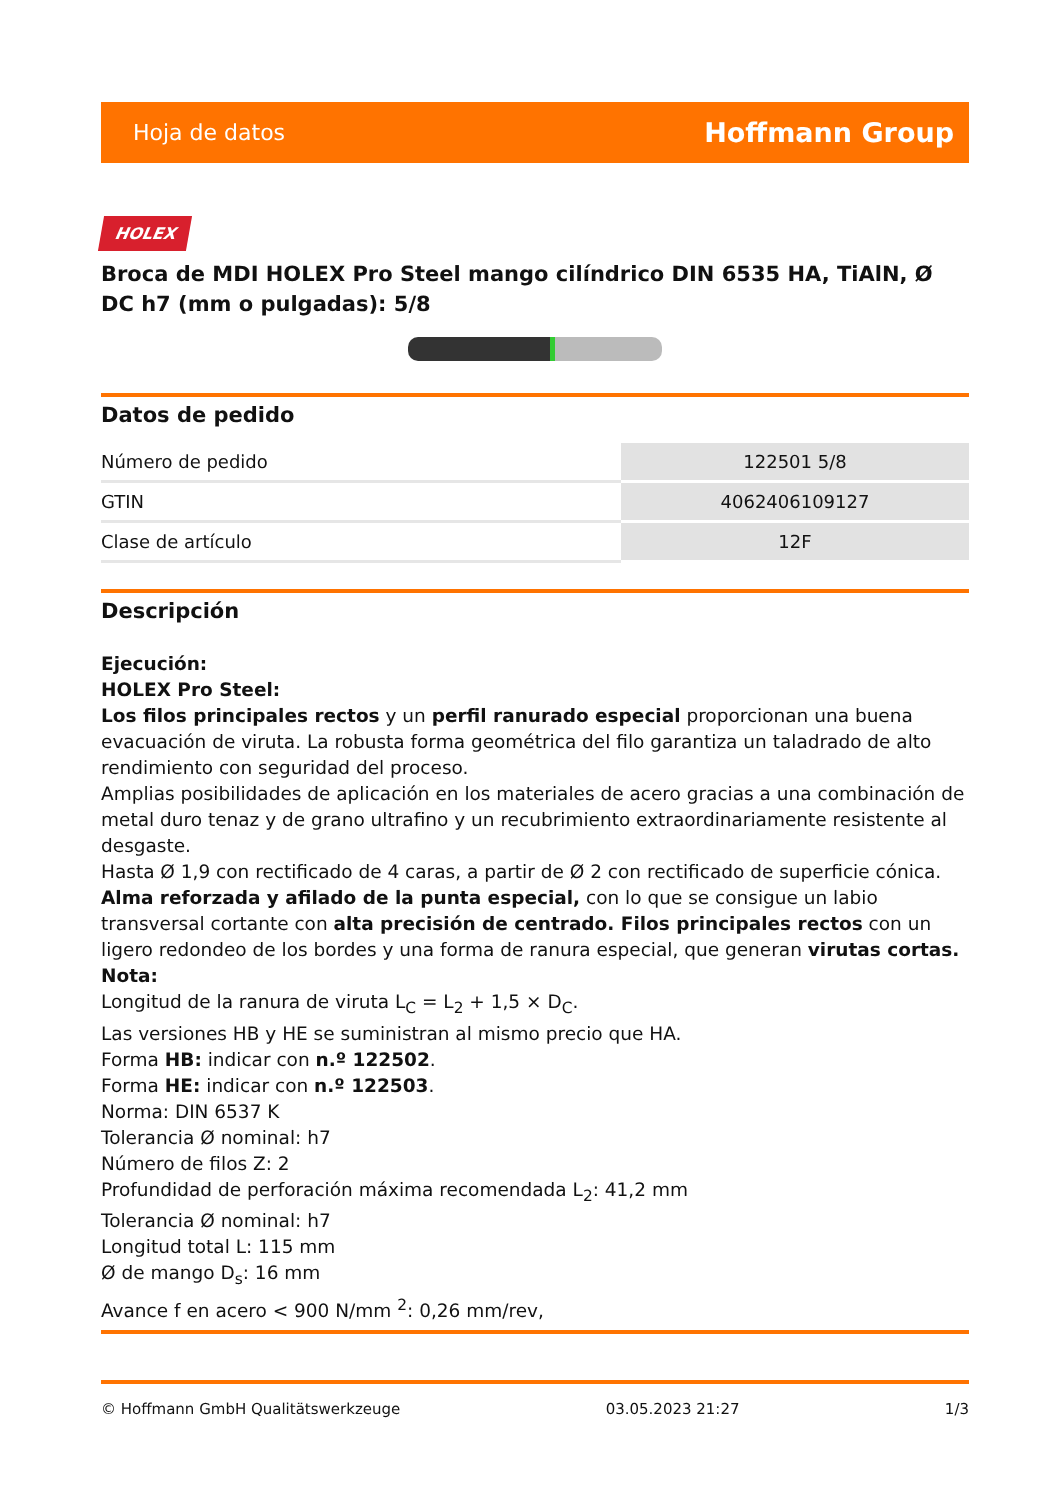Hoja de datos Hoffmann Group
HOLEX
Broca de MDI HOLEX Pro Steel mango cilíndrico DIN 6535 HA, TiAlN, Ø DC h7 (mm o pulgadas): 5/8
Datos de pedido
| Número de pedido | 122501 5/8 |
| GTIN | 4062406109127 |
| Clase de artículo | 12F |
Descripción
Ejecución:
HOLEX Pro Steel:
Los filos principales rectos y un perfil ranurado especial proporcionan una buena evacuación de viruta. La robusta forma geométrica del filo garantiza un taladrado de alto rendimiento con seguridad del proceso.
Amplias posibilidades de aplicación en los materiales de acero gracias a una combinación de metal duro tenaz y de grano ultrafino y un recubrimiento extraordinariamente resistente al desgaste.
Hasta Ø 1,9 con rectificado de 4 caras, a partir de Ø 2 con rectificado de superficie cónica.
Alma reforzada y afilado de la punta especial, con lo que se consigue un labio transversal cortante con alta precisión de centrado. Filos principales rectos con un ligero redondeo de los bordes y una forma de ranura especial, que generan virutas cortas.
Nota:
Longitud de la ranura de viruta L<sub>C</sub> = L<sub>2</sub> + 1,5 × D<sub>C</sub>.
Las versiones HB y HE se suministran al mismo precio que HA.
Forma HB: indicar con n.º 122502.
Forma HE: indicar con n.º 122503.
Norma: DIN 6537 K
Tolerancia Ø nominal: h7
Número de filos Z: 2
Profundidad de perforación máxima recomendada L<sub>2</sub>: 41,2 mm
Tolerancia Ø nominal: h7
Longitud total L: 115 mm
Ø de mango D<sub>s</sub>: 16 mm
Avance f en acero < 900 N/mm <sup>2</sup>: 0,26 mm/rev,
© Hoffmann GmbH Qualitätswerkzeuge 03.05.2023 21:27 1/3